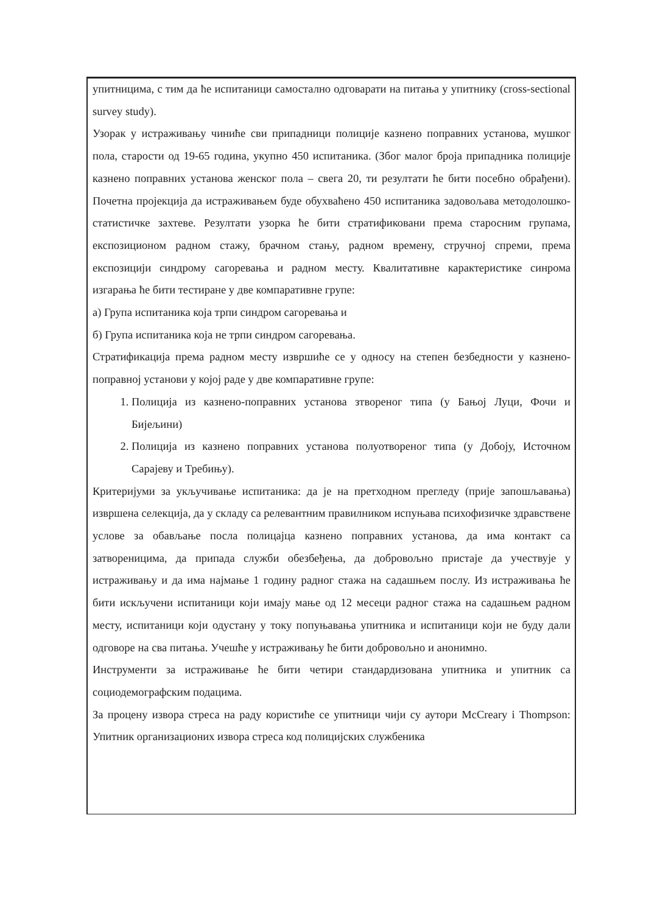упитницима, с тим да ће испитаници самостално одговарати на питања у упитнику (cross-sectional survey study).
Узорак у истраживању чиниће сви припадници полиције казнено поправних установа, мушког пола, старости од 19-65 година, укупно 450 испитаника. (Због малог броја припадника полиције казнено поправних установа женског пола – свега 20, ти резултати ће бити посебно обрађени). Почетна пројекција да истраживањем буде обухваћено 450 испитаника задовољава методолошко-статистичке захтеве. Резултати узорка ће бити стратификовани према старосним групама, експозиционом радном стажу, брачном стању, радном времену, стручној спреми, према експозицији синдрому сагоревања и радном месту. Квалитативне карактеристике синрома изгарања ће бити тестиране у две компаративне групе:
а) Група испитаника која трпи синдром сагоревања и
б) Група испитаника која не трпи синдром сагоревања.
Стратификација према радном месту извршиће се у односу на степен безбедности у казнено-поправној установи у којој раде у две компаративне групе:
1. Полиција из казнено-поправних установа зтвореног типа (у Бањој Луци, Фочи и Бијељини)
2. Полиција из казнено поправних установа полуотвореног типа (у Добоју, Источном Сарајеву и Требињу).
Критеријуми за укључивање испитаника: да је на претходном прегледу (прије запошљавања) извршена селекција, да у складу са релевантним правилником испуњава психофизичке здравствене услове за обављање посла полицајца казнено поправних установа, да има контакт са затвореницима, да припада служби обезбеђења, да добровољно пристаје да учествује у истраживању и да има најмање 1 годину радног стажа на садашњем послу. Из истраживања ће бити искључени испитаници који имају мање од 12 месеци радног стажа на садашњем радном месту, испитаници који одустану у току попуњавања упитника и испитаници који не буду дали одговоре на сва питања. Учешће у истраживању ће бити добровољно и анонимно.
Инструменти за истраживање ће бити четири стандардизована упитника и упитник са социодемографским подацима.
За процену извора стреса на раду користиће се упитници чији су аутори McCreary i Thompson: Упитник организационих извора стреса код полицијских службеника